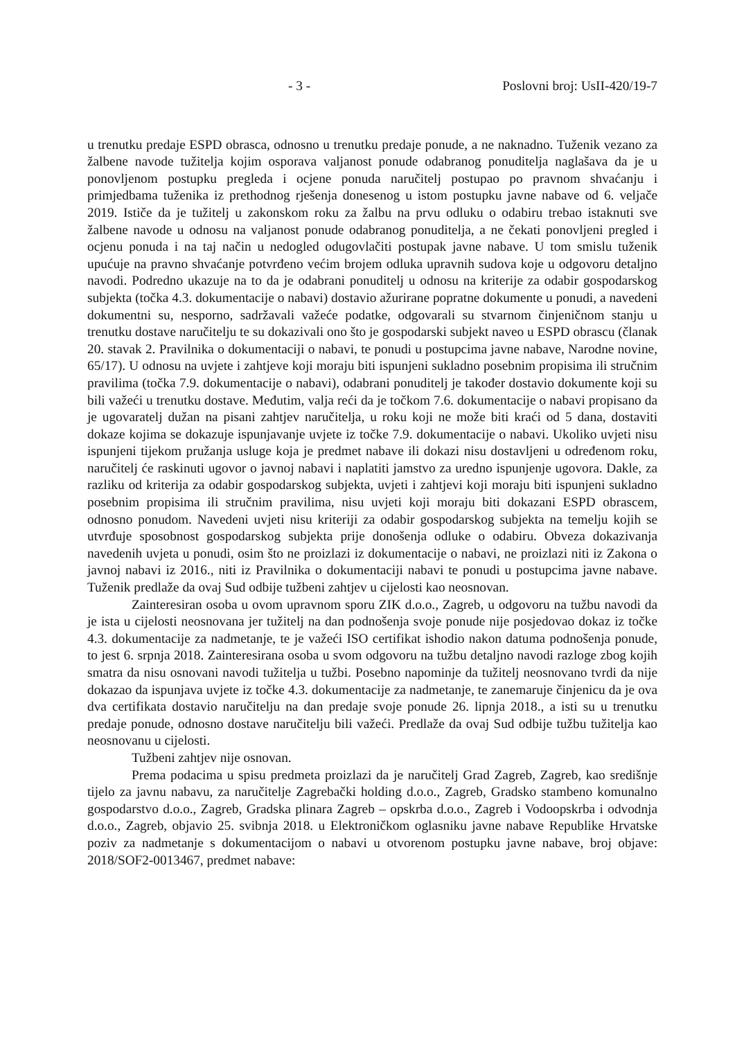- 3 - Poslovni broj: UsII-420/19-7
u trenutku predaje ESPD obrasca, odnosno u trenutku predaje ponude, a ne naknadno. Tuženik vezano za žalbene navode tužitelja kojim osporava valjanost ponude odabranog ponuditelja naglašava da je u ponovljenom postupku pregleda i ocjene ponuda naručitelj postupao po pravnom shvaćanju i primjedbama tuženika iz prethodnog rješenja donesenog u istom postupku javne nabave od 6. veljače 2019. Ističe da je tužitelj u zakonskom roku za žalbu na prvu odluku o odabiru trebao istaknuti sve žalbene navode u odnosu na valjanost ponude odabranog ponuditelja, a ne čekati ponovljeni pregled i ocjenu ponuda i na taj način u nedogled odugovlačiti postupak javne nabave. U tom smislu tuženik upućuje na pravno shvaćanje potvrđeno većim brojem odluka upravnih sudova koje u odgovoru detaljno navodi. Podredno ukazuje na to da je odabrani ponuditelj u odnosu na kriterije za odabir gospodarskog subjekta (točka 4.3. dokumentacije o nabavi) dostavio ažurirane popratne dokumente u ponudi, a navedeni dokumentni su, nesporno, sadržavali važeće podatke, odgovarali su stvarnom činjeničnom stanju u trenutku dostave naručitelju te su dokazivali ono što je gospodarski subjekt naveo u ESPD obrascu (članak 20. stavak 2. Pravilnika o dokumentaciji o nabavi, te ponudi u postupcima javne nabave, Narodne novine, 65/17). U odnosu na uvjete i zahtjeve koji moraju biti ispunjeni sukladno posebnim propisima ili stručnim pravilima (točka 7.9. dokumentacije o nabavi), odabrani ponuditelj je također dostavio dokumente koji su bili važeći u trenutku dostave. Međutim, valja reći da je točkom 7.6. dokumentacije o nabavi propisano da je ugovaratelj dužan na pisani zahtjev naručitelja, u roku koji ne može biti kraći od 5 dana, dostaviti dokaze kojima se dokazuje ispunjavanje uvjete iz točke 7.9. dokumentacije o nabavi. Ukoliko uvjeti nisu ispunjeni tijekom pružanja usluge koja je predmet nabave ili dokazi nisu dostavljeni u određenom roku, naručitelj će raskinuti ugovor o javnoj nabavi i naplatiti jamstvo za uredno ispunjenje ugovora. Dakle, za razliku od kriterija za odabir gospodarskog subjekta, uvjeti i zahtjevi koji moraju biti ispunjeni sukladno posebnim propisima ili stručnim pravilima, nisu uvjeti koji moraju biti dokazani ESPD obrascem, odnosno ponudom. Navedeni uvjeti nisu kriteriji za odabir gospodarskog subjekta na temelju kojih se utvrđuje sposobnost gospodarskog subjekta prije donošenja odluke o odabiru. Obveza dokazivanja navedenih uvjeta u ponudi, osim što ne proizlazi iz dokumentacije o nabavi, ne proizlazi niti iz Zakona o javnoj nabavi iz 2016., niti iz Pravilnika o dokumentaciji nabavi te ponudi u postupcima javne nabave. Tuženik predlaže da ovaj Sud odbije tužbeni zahtjev u cijelosti kao neosnovan.
Zainteresiran osoba u ovom upravnom sporu ZIK d.o.o., Zagreb, u odgovoru na tužbu navodi da je ista u cijelosti neosnovana jer tužitelj na dan podnošenja svoje ponude nije posjedovao dokaz iz točke 4.3. dokumentacije za nadmetanje, te je važeći ISO certifikat ishodio nakon datuma podnošenja ponude, to jest 6. srpnja 2018. Zainteresirana osoba u svom odgovoru na tužbu detaljno navodi razloge zbog kojih smatra da nisu osnovani navodi tužitelja u tužbi. Posebno napominje da tužitelj neosnovano tvrdi da nije dokazao da ispunjava uvjete iz točke 4.3. dokumentacije za nadmetanje, te zanemaruje činjenicu da je ova dva certifikata dostavio naručitelju na dan predaje svoje ponude 26. lipnja 2018., a isti su u trenutku predaje ponude, odnosno dostave naručitelju bili važeći. Predlaže da ovaj Sud odbije tužbu tužitelja kao neosnovanu u cijelosti.
Tužbeni zahtjev nije osnovan.
Prema podacima u spisu predmeta proizlazi da je naručitelj Grad Zagreb, Zagreb, kao središnje tijelo za javnu nabavu, za naručitelje Zagrebački holding d.o.o., Zagreb, Gradsko stambeno komunalno gospodarstvo d.o.o., Zagreb, Gradska plinara Zagreb – opskrba d.o.o., Zagreb i Vodoopskrba i odvodnja d.o.o., Zagreb, objavio 25. svibnja 2018. u Elektroničkom oglasniku javne nabave Republike Hrvatske poziv za nadmetanje s dokumentacijom o nabavi u otvorenom postupku javne nabave, broj objave: 2018/SOF2-0013467, predmet nabave: